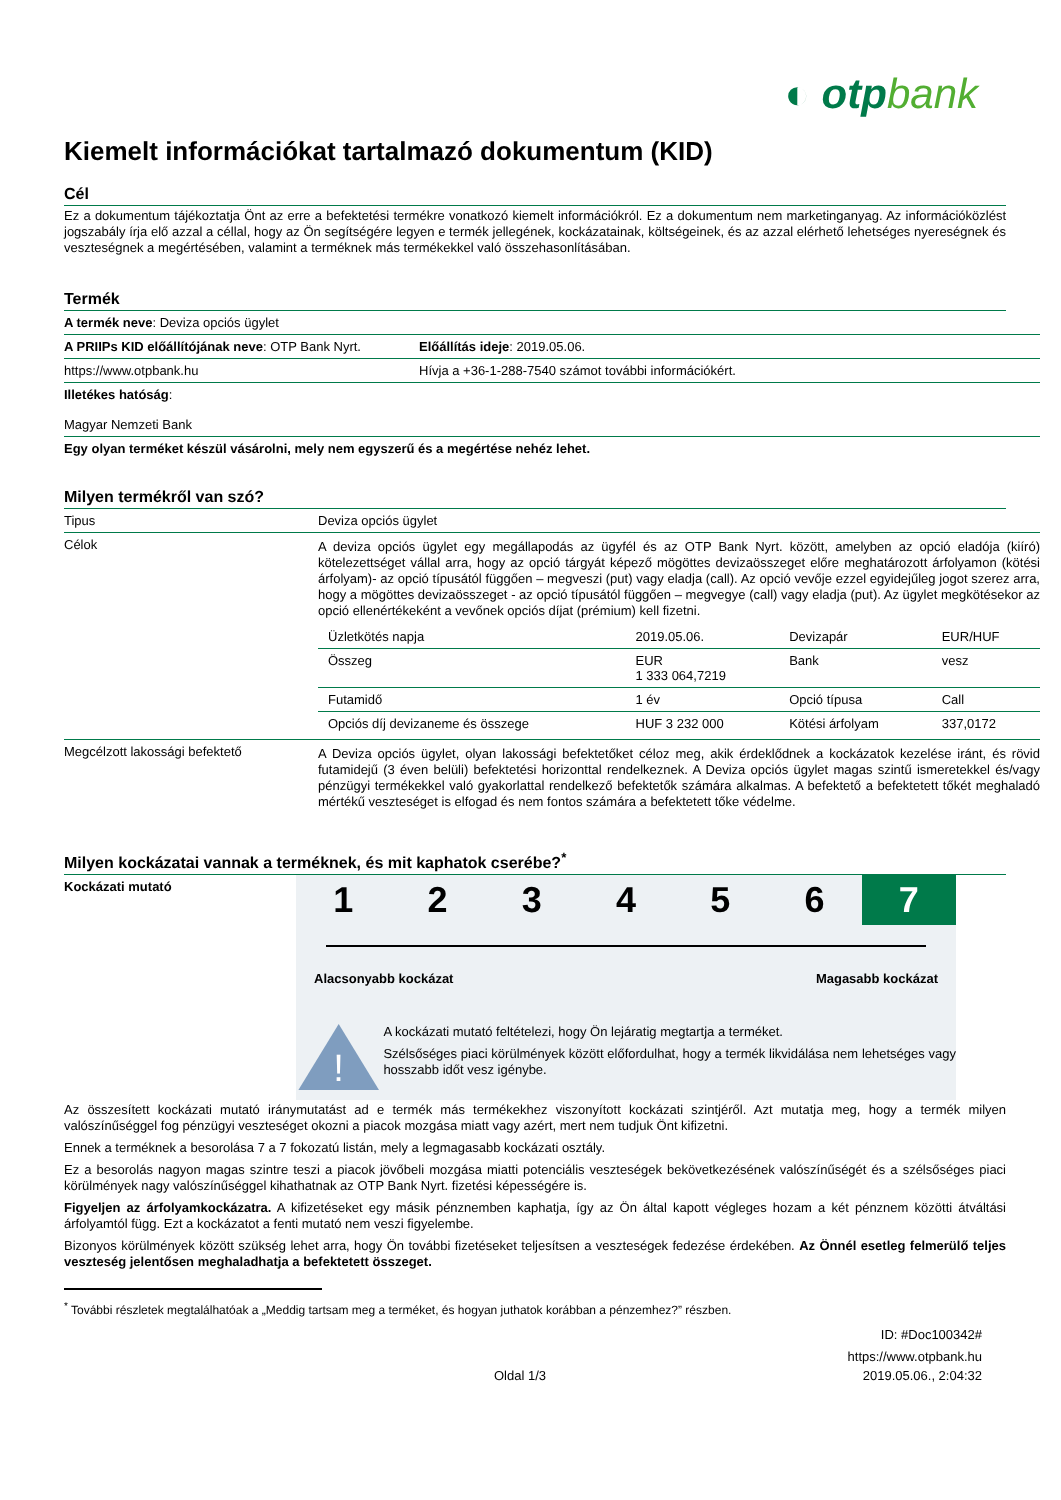◐ otpbank
Kiemelt információkat tartalmazó dokumentum (KID)
Cél
Ez a dokumentum tájékoztatja Önt az erre a befektetési termékre vonatkozó kiemelt információkról. Ez a dokumentum nem marketinganyag. Az információközlést jogszabály írja elő azzal a céllal, hogy az Ön segítségére legyen e termék jellegének, kockázatainak, költségeinek, és az azzal elérhető lehetséges nyereségnek és veszteségnek a megértésében, valamint a terméknek más termékekkel való összehasonlításában.
Termék
| A termék neve : Deviza opciós ügylet | |
| A PRIIPs KID előállítójának neve : OTP Bank Nyrt. | Előállítás ideje : 2019.05.06. |
| https://www.otpbank.hu | Hívja a +36-1-288-7540 számot további információkért. |
| Illetékes hatóság : Magyar Nemzeti Bank | |
| Egy olyan terméket készül vásárolni, mely nem egyszerű és a megértése nehéz lehet. | |
Milyen termékről van szó?
| Tipus | Deviza opciós ügylet |
| Célok | A deviza opciós ügylet egy megállapodás az ügyfél és az OTP Bank Nyrt. között, amelyben az opció eladója (kiíró) kötelezettséget vállal arra, hogy az opció tárgyát képező mögöttes devizaösszeget előre meghatározott árfolyamon (kötési árfolyam)- az opció típusától függően – megveszi (put) vagy eladja (call). Az opció vevője ezzel egyidejűleg jogot szerez arra, hogy a mögöttes devizaösszeget - az opció típusától függően – megvegye (call) vagy eladja (put). Az ügylet megkötésekor az opció ellenértékeként a vevőnek opciós díjat (prémium) kell fizetni. / Üzletkötés napja / 2019.05.06. / Devizapár / EUR/HUF / / Összeg / EUR 1 333 064,7219 / Bank / vesz / / Futamidő / 1 év / Opció típusa / Call / / Opciós díj devizaneme és összege / HUF 3 232 000 / Kötési árfolyam / 337,0172 / |
| Megcélzott lakossági befektető | A Deviza opciós ügylet, olyan lakossági befektetőket céloz meg, akik érdeklődnek a kockázatok kezelése iránt, és rövid futamidejű (3 éven belüli) befektetési horizonttal rendelkeznek. A Deviza opciós ügylet magas szintű ismeretekkel és/vagy pénzügyi termékekkel való gyakorlattal rendelkező befektetők számára alkalmas. A befektető a befektetett tőkét meghaladó mértékű veszteséget is elfogad és nem fontos számára a befektetett tőke védelme. |
Milyen kockázatai vannak a terméknek, és mit kaphatok cserébe?<sup>*</sup>
Kockázati mutató
1 2 3 4 5 6 7
Alacsonyabb kockázat Magasabb kockázat
!
A kockázati mutató feltételezi, hogy Ön lejáratig megtartja a terméket.
Szélsőséges piaci körülmények között előfordulhat, hogy a termék likvidálása nem lehetséges vagy hosszabb időt vesz igénybe.
Az összesített kockázati mutató iránymutatást ad e termék más termékekhez viszonyított kockázati szintjéről. Azt mutatja meg, hogy a termék milyen valószínűséggel fog pénzügyi veszteséget okozni a piacok mozgása miatt vagy azért, mert nem tudjuk Önt kifizetni.
Ennek a terméknek a besorolása 7 a 7 fokozatú listán, mely a legmagasabb kockázati osztály.
Ez a besorolás nagyon magas szintre teszi a piacok jövőbeli mozgása miatti potenciális veszteségek bekövetkezésének valószínűségét és a szélsőséges piaci körülmények nagy valószínűséggel kihathatnak az OTP Bank Nyrt. fizetési képességére is.
Figyeljen az árfolyamkockázatra. A kifizetéseket egy másik pénznemben kaphatja, így az Ön által kapott végleges hozam a két pénznem közötti átváltási árfolyamtól függ. Ezt a kockázatot a fenti mutató nem veszi figyelembe.
Bizonyos körülmények között szükség lehet arra, hogy Ön további fizetéseket teljesítsen a veszteségek fedezése érdekében. Az Önnél esetleg felmerülő teljes veszteség jelentősen meghaladhatja a befektetett összeget.
<sup>*</sup> További részletek megtalálhatóak a „Meddig tartsam meg a terméket, és hogyan juthatok korábban a pénzemhez?” részben.
ID: #Doc100342#
https://www.otpbank.hu
Oldal 1/3 2019.05.06., 2:04:32